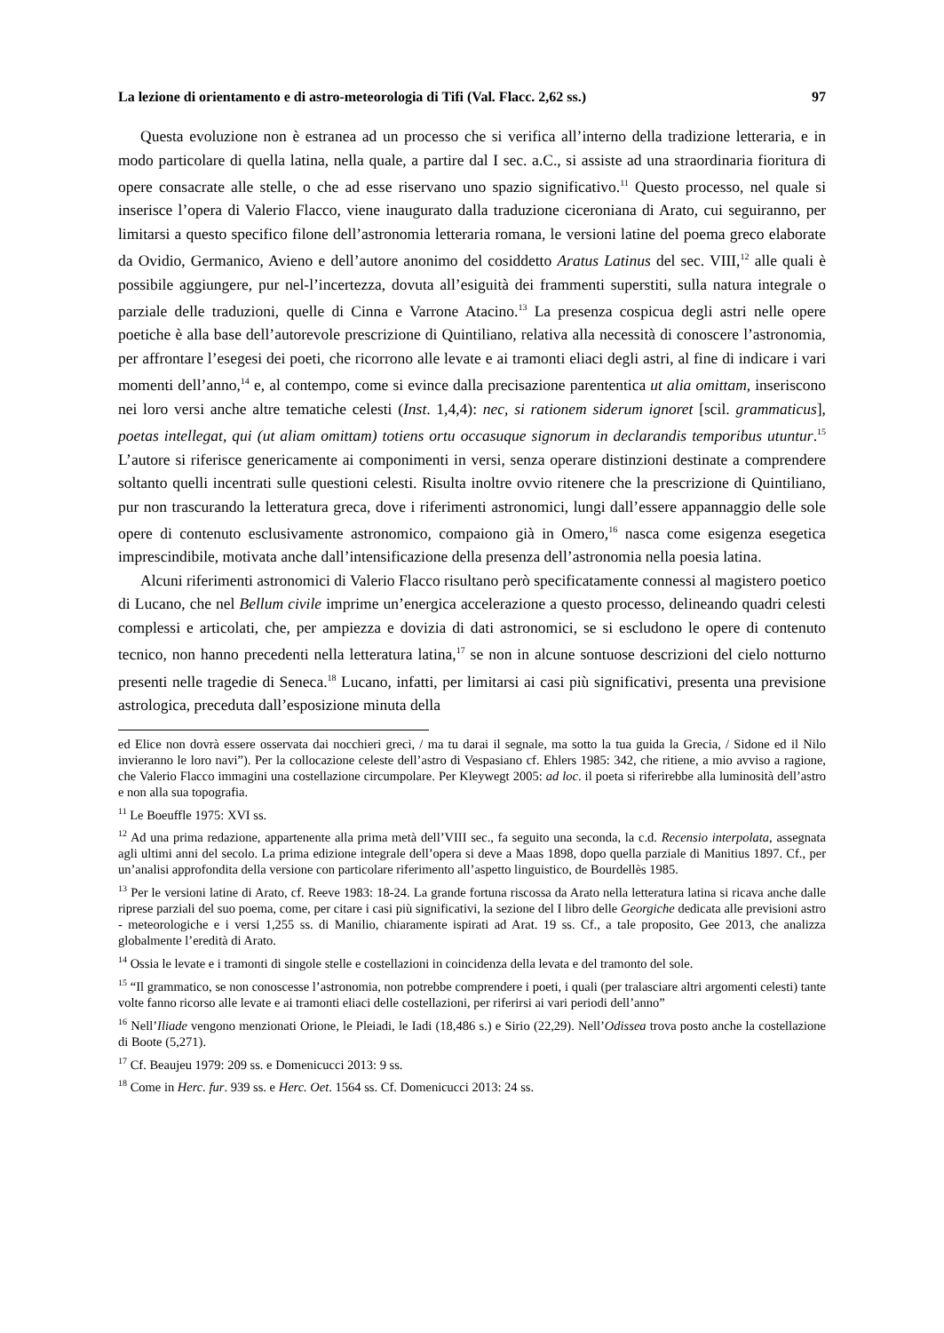La lezione di orientamento e di astro-meteorologia di Tifi (Val. Flacc. 2,62 ss.) 97
Questa evoluzione non è estranea ad un processo che si verifica all’interno della tradizione letteraria, e in modo particolare di quella latina, nella quale, a partire dal I sec. a.C., si assiste ad una straordinaria fioritura di opere consacrate alle stelle, o che ad esse riservano uno spazio significativo.<sup>11</sup> Questo processo, nel quale si inserisce l’opera di Valerio Flacco, viene inaugurato dalla traduzione ciceroniana di Arato, cui seguiranno, per limitarsi a questo specifico filone dell’astronomia letteraria romana, le versioni latine del poema greco elaborate da Ovidio, Germanico, Avieno e dell’autore anonimo del cosiddetto Aratus Latinus del sec. VIII,<sup>12</sup> alle quali è possibile aggiungere, pur nel-l’incertezza, dovuta all’esiguità dei frammenti superstiti, sulla natura integrale o parziale delle traduzioni, quelle di Cinna e Varrone Atacino.<sup>13</sup> La presenza cospicua degli astri nelle opere poetiche è alla base dell’autorevole prescrizione di Quintiliano, relativa alla necessità di conoscere l’astronomia, per affrontare l’esegesi dei poeti, che ricorrono alle levate e ai tramonti eliaci degli astri, al fine di indicare i vari momenti dell’anno,<sup>14</sup> e, al contempo, come si evince dalla precisazione parententica ut alia omittam, inseriscono nei loro versi anche altre tematiche celesti (Inst. 1,4,4): nec, si rationem siderum ignoret [scil. grammaticus], poetas intellegat, qui (ut aliam omittam) totiens ortu occasuque signorum in declarandis temporibus utuntur.<sup>15</sup> L’autore si riferisce genericamente ai componimenti in versi, senza operare distinzioni destinate a comprendere soltanto quelli incentrati sulle questioni celesti. Risulta inoltre ovvio ritenere che la prescrizione di Quintiliano, pur non trascurando la letteratura greca, dove i riferimenti astronomici, lungi dall’essere appannaggio delle sole opere di contenuto esclusivamente astronomico, compaiono già in Omero,<sup>16</sup> nasca come esigenza esegetica imprescindibile, motivata anche dall’intensificazione della presenza dell’astronomia nella poesia latina.
Alcuni riferimenti astronomici di Valerio Flacco risultano però specificatamente connessi al magistero poetico di Lucano, che nel Bellum civile imprime un’energica accelerazione a questo processo, delineando quadri celesti complessi e articolati, che, per ampiezza e dovizia di dati astronomici, se si escludono le opere di contenuto tecnico, non hanno precedenti nella letteratura latina,<sup>17</sup> se non in alcune sontuose descrizioni del cielo notturno presenti nelle tragedie di Seneca.<sup>18</sup> Lucano, infatti, per limitarsi ai casi più significativi, presenta una previsione astrologica, preceduta dall’esposizione minuta della
ed Elice non dovrà essere osservata dai nocchieri greci, / ma tu darai il segnale, ma sotto la tua guida la Grecia, / Sidone ed il Nilo invieranno le loro navi”). Per la collocazione celeste dell’astro di Vespasiano cf. Ehlers 1985: 342, che ritiene, a mio avviso a ragione, che Valerio Flacco immagini una costellazione circumpolare. Per Kleywegt 2005: ad loc. il poeta si riferirebbe alla luminosità dell’astro e non alla sua topografia.
<sup>11</sup> Le Boeuffle 1975: XVI ss.
<sup>12</sup> Ad una prima redazione, appartenente alla prima metà dell’VIII sec., fa seguito una seconda, la c.d. Recensio interpolata, assegnata agli ultimi anni del secolo. La prima edizione integrale dell’opera si deve a Maas 1898, dopo quella parziale di Manitius 1897. Cf., per un’analisi approfondita della versione con particolare riferimento all’aspetto linguistico, de Bourdellès 1985.
<sup>13</sup> Per le versioni latine di Arato, cf. Reeve 1983: 18-24. La grande fortuna riscossa da Arato nella letteratura latina si ricava anche dalle riprese parziali del suo poema, come, per citare i casi più significativi, la sezione del I libro delle Georgiche dedicata alle previsioni astro - meteorologiche e i versi 1,255 ss. di Manilio, chiaramente ispirati ad Arat. 19 ss. Cf., a tale proposito, Gee 2013, che analizza globalmente l’eredità di Arato.
<sup>14</sup> Ossia le levate e i tramonti di singole stelle e costellazioni in coincidenza della levata e del tramonto del sole.
<sup>15</sup> “Il grammatico, se non conoscesse l’astronomia, non potrebbe comprendere i poeti, i quali (per tralasciare altri argomenti celesti) tante volte fanno ricorso alle levate e ai tramonti eliaci delle costellazioni, per riferirsi ai vari periodi dell’anno”
<sup>16</sup> Nell’Iliade vengono menzionati Orione, le Pleiadi, le Iadi (18,486 s.) e Sirio (22,29). Nell’Odissea trova posto anche la costellazione di Boote (5,271).
<sup>17</sup> Cf. Beaujeu 1979: 209 ss. e Domenicucci 2013: 9 ss.
<sup>18</sup> Come in Herc. fur. 939 ss. e Herc. Oet. 1564 ss. Cf. Domenicucci 2013: 24 ss.